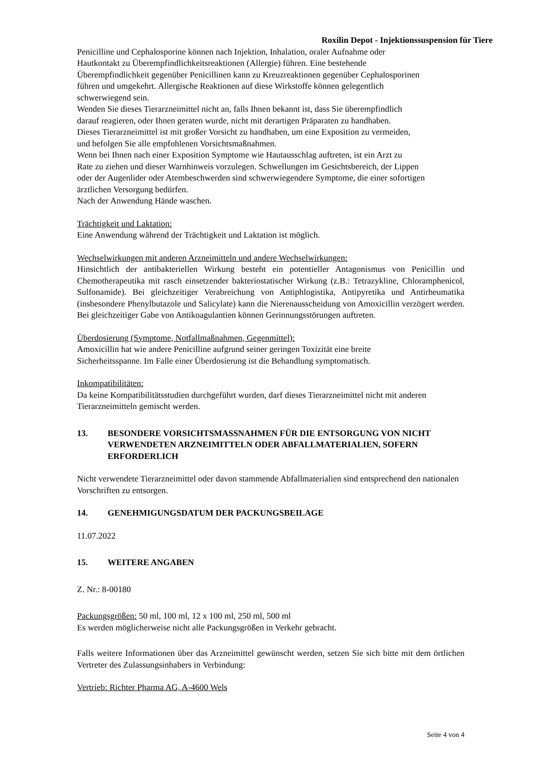Roxilin Depot - Injektionssuspension für Tiere
Penicilline und Cephalosporine können nach Injektion, Inhalation, oraler Aufnahme oder
Hautkontakt zu Überempfindlichkeitsreaktionen (Allergie) führen. Eine bestehende
Überempfindlichkeit gegenüber Penicillinen kann zu Kreuzreaktionen gegenüber Cephalosporinen
führen und umgekehrt. Allergische Reaktionen auf diese Wirkstoffe können gelegentlich
schwerwiegend sein.
Wenden Sie dieses Tierarzneimittel nicht an, falls Ihnen bekannt ist, dass Sie überempfindlich
darauf reagieren, oder Ihnen geraten wurde, nicht mit derartigen Präparaten zu handhaben.
Dieses Tierarzneimittel ist mit großer Vorsicht zu handhaben, um eine Exposition zu vermeiden,
und befolgen Sie alle empfohlenen Vorsichtsmaßnahmen.
Wenn bei Ihnen nach einer Exposition Symptome wie Hautausschlag auftreten, ist ein Arzt zu
Rate zu ziehen und dieser Warnhinweis vorzulegen. Schwellungen im Gesichtsbereich, der Lippen
oder der Augenlider oder Atembeschwerden sind schwerwiegendere Symptome, die einer sofortigen
ärztlichen Versorgung bedürfen.
Nach der Anwendung Hände waschen.
Trächtigkeit und Laktation:
Eine Anwendung während der Trächtigkeit und Laktation ist möglich.
Wechselwirkungen mit anderen Arzneimitteln und andere Wechselwirkungen:
Hinsichtlich der antibakteriellen Wirkung besteht ein potentieller Antagonismus von Penicillin und Chemotherapeutika mit rasch einsetzender bakteriostatischer Wirkung (z.B.: Tetrazykline, Chloramphenicol, Sulfonamide). Bei gleichzeitiger Verabreichung von Antiphlogistika, Antipyretika und Antirheumatika (insbesondere Phenylbutazole und Salicylate) kann die Nierenausscheidung von Amoxicillin verzögert werden. Bei gleichzeitiger Gabe von Antikoagulantien können Gerinnungsstörungen auftreten.
Überdosierung (Symptome, Notfallmaßnahmen, Gegenmittel):
Amoxicillin hat wie andere Penicilline aufgrund seiner geringen Toxizität eine breite
Sicherheitsspanne. Im Falle einer Überdosierung ist die Behandlung symptomatisch.
Inkompatibilitäten:
Da keine Kompatibilitätsstudien durchgeführt wurden, darf dieses Tierarzneimittel nicht mit anderen Tierarzneimitteln gemischt werden.
13. BESONDERE VORSICHTSMASSNAHMEN FÜR DIE ENTSORGUNG VON NICHT VERWENDETEN ARZNEIMITTELN ODER ABFALLMATERIALIEN, SOFERN ERFORDERLICH
Nicht verwendete Tierarzneimittel oder davon stammende Abfallmaterialien sind entsprechend den nationalen Vorschriften zu entsorgen.
14. GENEHMIGUNGSDATUM DER PACKUNGSBEILAGE
11.07.2022
15. WEITERE ANGABEN
Z. Nr.: 8-00180
Packungsgrößen: 50 ml, 100 ml, 12 x 100 ml, 250 ml, 500 ml
Es werden möglicherweise nicht alle Packungsgrößen in Verkehr gebracht.
Falls weitere Informationen über das Arzneimittel gewünscht werden, setzen Sie sich bitte mit dem örtlichen Vertreter des Zulassungsinhabers in Verbindung:
Vertrieb: Richter Pharma AG, A-4600 Wels
Seite 4 von 4